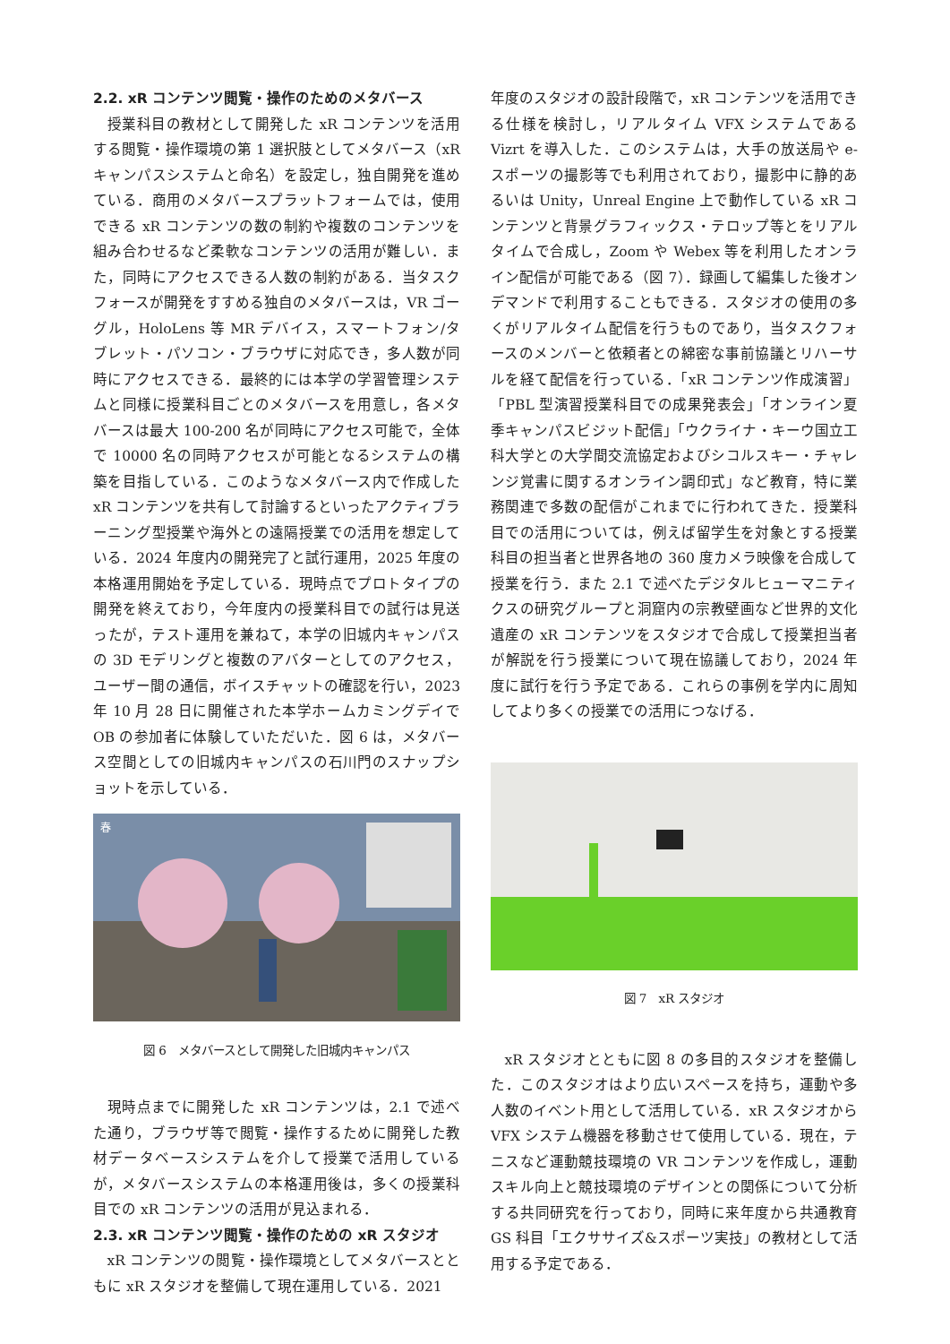2.2. xR コンテンツ閲覧・操作のためのメタバース
授業科目の教材として開発した xR コンテンツを活用する閲覧・操作環境の第 1 選択肢としてメタバース（xR キャンパスシステムと命名）を設定し，独自開発を進めている．商用のメタバースプラットフォームでは，使用できる xR コンテンツの数の制約や複数のコンテンツを組み合わせるなど柔軟なコンテンツの活用が難しい．また，同時にアクセスできる人数の制約がある．当タスクフォースが開発をすすめる独自のメタバースは，VR ゴーグル，HoloLens 等 MR デバイス，スマートフォン/タブレット・パソコン・ブラウザに対応でき，多人数が同時にアクセスできる．最終的には本学の学習管理システムと同様に授業科目ごとのメタバースを用意し，各メタバースは最大 100-200 名が同時にアクセス可能で，全体で 10000 名の同時アクセスが可能となるシステムの構築を目指している．このようなメタバース内で作成した xR コンテンツを共有して討論するといったアクティブラーニング型授業や海外との遠隔授業での活用を想定している．2024 年度内の開発完了と試行運用，2025 年度の本格運用開始を予定している．現時点でプロトタイプの開発を終えており，今年度内の授業科目での試行は見送ったが，テスト運用を兼ねて，本学の旧城内キャンパスの 3D モデリングと複数のアバターとしてのアクセス，ユーザー間の通信，ボイスチャットの確認を行い，2023 年 10 月 28 日に開催された本学ホームカミングデイで OB の参加者に体験していただいた．図 6 は，メタバース空間としての旧城内キャンパスの石川門のスナップショットを示している．
春
図 6　メタバースとして開発した旧城内キャンパス
現時点までに開発した xR コンテンツは，2.1 で述べた通り，ブラウザ等で閲覧・操作するために開発した教材データベースシステムを介して授業で活用しているが，メタバースシステムの本格運用後は，多くの授業科目での xR コンテンツの活用が見込まれる．
2.3. xR コンテンツ閲覧・操作のための xR スタジオ
xR コンテンツの閲覧・操作環境としてメタバースとともに xR スタジオを整備して現在運用している．2021
年度のスタジオの設計段階で，xR コンテンツを活用できる仕様を検討し，リアルタイム VFX システムである Vizrt を導入した．このシステムは，大手の放送局や e-スポーツの撮影等でも利用されており，撮影中に静的あるいは Unity，Unreal Engine 上で動作している xR コンテンツと背景グラフィックス・テロップ等とをリアルタイムで合成し，Zoom や Webex 等を利用したオンライン配信が可能である（図 7）．録画して編集した後オンデマンドで利用することもできる．スタジオの使用の多くがリアルタイム配信を行うものであり，当タスクフォースのメンバーと依頼者との綿密な事前協議とリハーサルを経て配信を行っている．「xR コンテンツ作成演習」「PBL 型演習授業科目での成果発表会」「オンライン夏季キャンパスビジット配信」「ウクライナ・キーウ国立工科大学との大学間交流協定およびシコルスキー・チャレンジ覚書に関するオンライン調印式」など教育，特に業務関連で多数の配信がこれまでに行われてきた．授業科目での活用については，例えば留学生を対象とする授業科目の担当者と世界各地の 360 度カメラ映像を合成して授業を行う．また 2.1 で述べたデジタルヒューマニティクスの研究グループと洞窟内の宗教壁画など世界的文化遺産の xR コンテンツをスタジオで合成して授業担当者が解説を行う授業について現在協議しており，2024 年度に試行を行う予定である．これらの事例を学内に周知してより多くの授業での活用につなげる．
図 7　xR スタジオ
xR スタジオとともに図 8 の多目的スタジオを整備した．このスタジオはより広いスペースを持ち，運動や多人数のイベント用として活用している．xR スタジオから VFX システム機器を移動させて使用している．現在，テニスなど運動競技環境の VR コンテンツを作成し，運動スキル向上と競技環境のデザインとの関係について分析する共同研究を行っており，同時に来年度から共通教育 GS 科目「エクササイズ&スポーツ実技」の教材として活用する予定である．